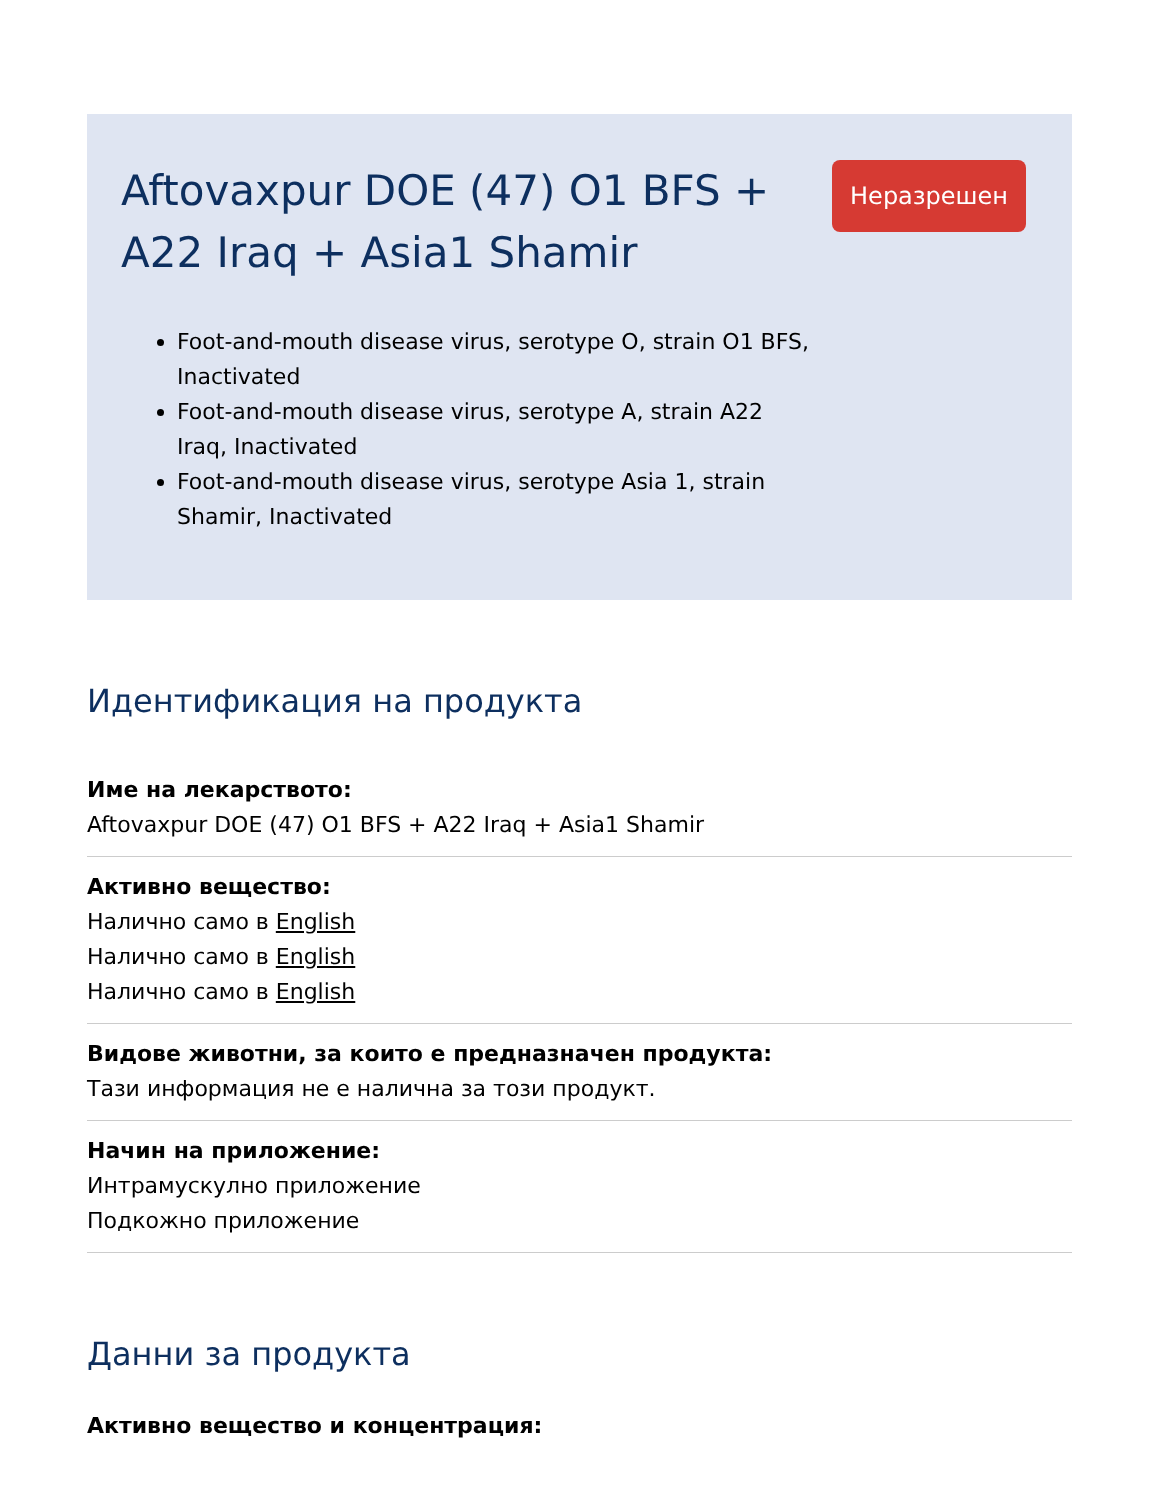Aftovaxpur DOE (47) O1 BFS + A22 Iraq + Asia1 Shamir
Foot-and-mouth disease virus, serotype O, strain O1 BFS, Inactivated
Foot-and-mouth disease virus, serotype A, strain A22 Iraq, Inactivated
Foot-and-mouth disease virus, serotype Asia 1, strain Shamir, Inactivated
Неразрешен
Идентификация на продукта
Име на лекарството:
Aftovaxpur DOE (47) O1 BFS + A22 Iraq + Asia1 Shamir
Активно вещество:
Налично само в English
Налично само в English
Налично само в English
Видове животни, за които е предназначен продукта:
Тази информация не е налична за този продукт.
Начин на приложение:
Интрамускулно приложение
Подкожно приложение
Данни за продукта
Активно вещество и концентрация: